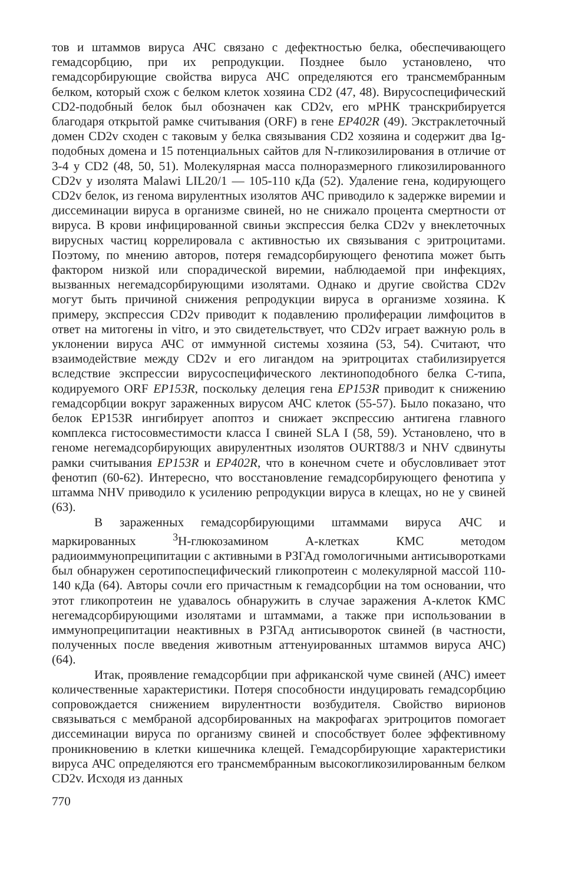тов и штаммов вируса АЧС связано с дефектностью белка, обеспечивающего гемадсорбцию, при их репродукции. Позднее было установлено, что гемадсорбирующие свойства вируса АЧС определяются его трансмембранным белком, который схож с белком клеток хозяина CD2 (47, 48). Вирусоспецифический CD2-подобный белок был обозначен как CD2v, его мРНК транскрибируется благодаря открытой рамке считывания (ORF) в гене EP402R (49). Экстраклеточный домен CD2v сходен с таковым у белка связывания CD2 хозяина и содержит два Ig-подобных домена и 15 потенциальных сайтов для N-гликозилирования в отличие от 3-4 у CD2 (48, 50, 51). Молекулярная масса полноразмерного гликозилированного CD2v у изолята Malawi LIL20/1 — 105-110 кДа (52). Удаление гена, кодирующего CD2v белок, из генома вирулентных изолятов АЧС приводило к задержке виремии и диссеминации вируса в организме свиней, но не снижало процента смертности от вируса. В крови инфицированной свиньи экспрессия белка CD2v у внеклеточных вирусных частиц коррелировала с активностью их связывания с эритроцитами. Поэтому, по мнению авторов, потеря гемадсорбирующего фенотипа может быть фактором низкой или спорадической виремии, наблюдаемой при инфекциях, вызванных негемадсорбирующими изолятами. Однако и другие свойства CD2v могут быть причиной снижения репродукции вируса в организме хозяина. К примеру, экспрессия CD2v приводит к подавлению пролиферации лимфоцитов в ответ на митогены in vitro, и это свидетельствует, что CD2v играет важную роль в уклонении вируса АЧС от иммунной системы хозяина (53, 54). Считают, что взаимодействие между CD2v и его лигандом на эритроцитах стабилизируется вследствие экспрессии вирусоспецифического лектиноподобного белка С-типа, кодируемого ORF EP153R, поскольку делеция гена EP153R приводит к снижению гемадсорбции вокруг зараженных вирусом АЧС клеток (55-57). Было показано, что белок EP153R ингибирует апоптоз и снижает экспрессию антигена главного комплекса гистосовместимости класса I свиней SLA I (58, 59). Установлено, что в геноме негемадсорбирующих авирулентных изолятов OURT88/3 и NHV сдвинуты рамки считывания EP153R и EP402R, что в конечном счете и обусловливает этот фенотип (60-62). Интересно, что восстановление гемадсорбирующего фенотипа у штамма NHV приводило к усилению репродукции вируса в клещах, но не у свиней (63).
В зараженных гемадсорбирующими штаммами вируса АЧС и маркированных <sup>3</sup>Н-глюкозамином А-клетках КМС методом радиоиммунопреципитации с активными в РЗГАд гомологичными антисыворотками был обнаружен серотипоспецифический гликопротеин с молекулярной массой 110-140 кДа (64). Авторы сочли его причастным к гемадсорбции на том основании, что этот гликопротеин не удавалось обнаружить в случае заражения А-клеток КМС негемадсорбирующими изолятами и штаммами, а также при использовании в иммунопреципитации неактивных в РЗГАд антисывороток свиней (в частности, полученных после введения животным аттенуированных штаммов вируса АЧС) (64).
Итак, проявление гемадсорбции при африканской чуме свиней (АЧС) имеет количественные характеристики. Потеря способности индуцировать гемадсорбцию сопровождается снижением вирулентности возбудителя. Свойство вирионов связываться с мембраной адсорбированных на макрофагах эритроцитов помогает диссеминации вируса по организму свиней и способствует более эффективному проникновению в клетки кишечника клещей. Гемадсорбирующие характеристики вируса АЧС определяются его трансмембранным высокогликозилированным белком CD2v. Исходя из данных
770